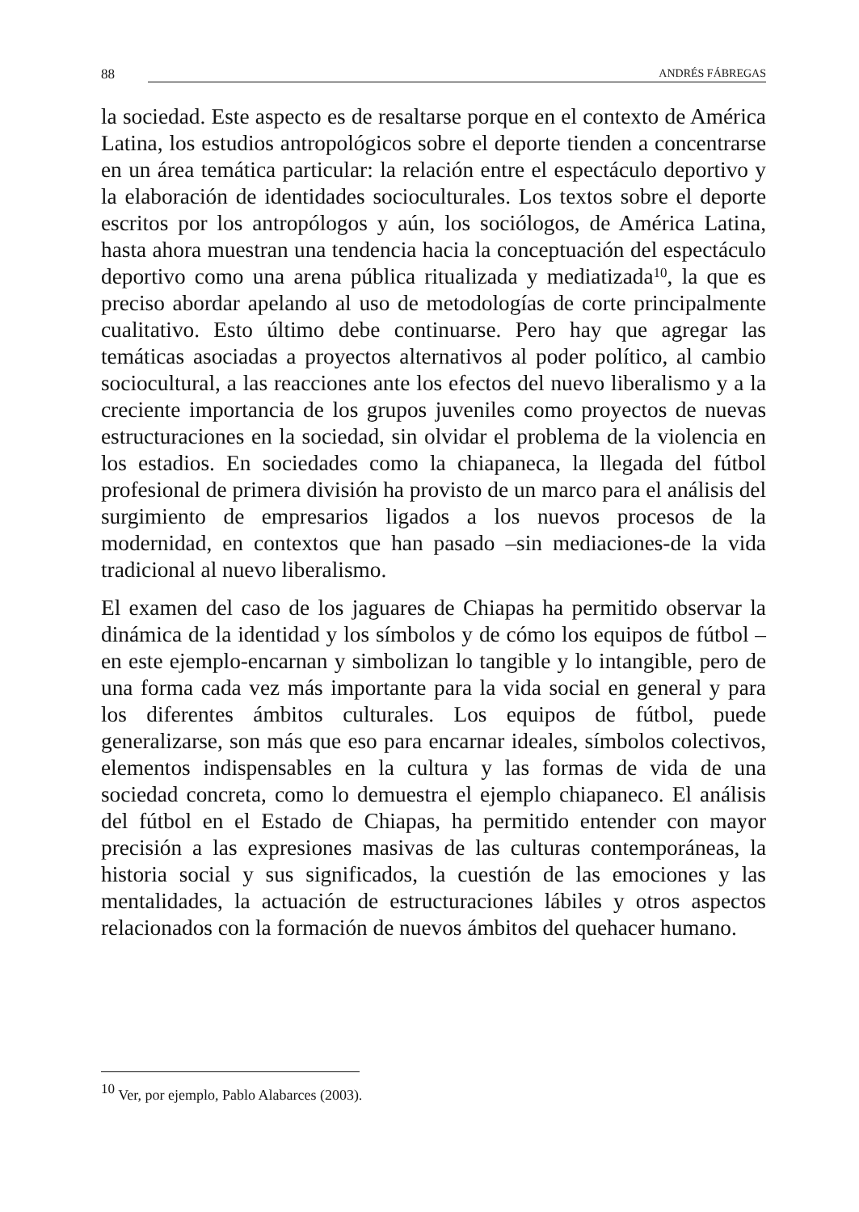88 ANDRÉS FÁBREGAS
la sociedad. Este aspecto es de resaltarse porque en el contexto de América Latina, los estudios antropológicos sobre el deporte tienden a concentrarse en un área temática particular: la relación entre el espectáculo deportivo y la elaboración de identidades socioculturales. Los textos sobre el deporte escritos por los antropólogos y aún, los sociólogos, de América Latina, hasta ahora muestran una tendencia hacia la conceptuación del espectáculo deportivo como una arena pública ritualizada y mediatizada<sup>10</sup>, la que es preciso abordar apelando al uso de metodologías de corte principalmente cualitativo. Esto último debe continuarse. Pero hay que agregar las temáticas asociadas a proyectos alternativos al poder político, al cambio sociocultural, a las reacciones ante los efectos del nuevo liberalismo y a la creciente importancia de los grupos juveniles como proyectos de nuevas estructuraciones en la sociedad, sin olvidar el problema de la violencia en los estadios. En sociedades como la chiapaneca, la llegada del fútbol profesional de primera división ha provisto de un marco para el análisis del surgimiento de empresarios ligados a los nuevos procesos de la modernidad, en contextos que han pasado –sin mediaciones-de la vida tradicional al nuevo liberalismo.
El examen del caso de los jaguares de Chiapas ha permitido observar la dinámica de la identidad y los símbolos y de cómo los equipos de fútbol –en este ejemplo-encarnan y simbolizan lo tangible y lo intangible, pero de una forma cada vez más importante para la vida social en general y para los diferentes ámbitos culturales. Los equipos de fútbol, puede generalizarse, son más que eso para encarnar ideales, símbolos colectivos, elementos indispensables en la cultura y las formas de vida de una sociedad concreta, como lo demuestra el ejemplo chiapaneco. El análisis del fútbol en el Estado de Chiapas, ha permitido entender con mayor precisión a las expresiones masivas de las culturas contemporáneas, la historia social y sus significados, la cuestión de las emociones y las mentalidades, la actuación de estructuraciones lábiles y otros aspectos relacionados con la formación de nuevos ámbitos del quehacer humano.
<sup>10</sup> Ver, por ejemplo, Pablo Alabarces (2003).